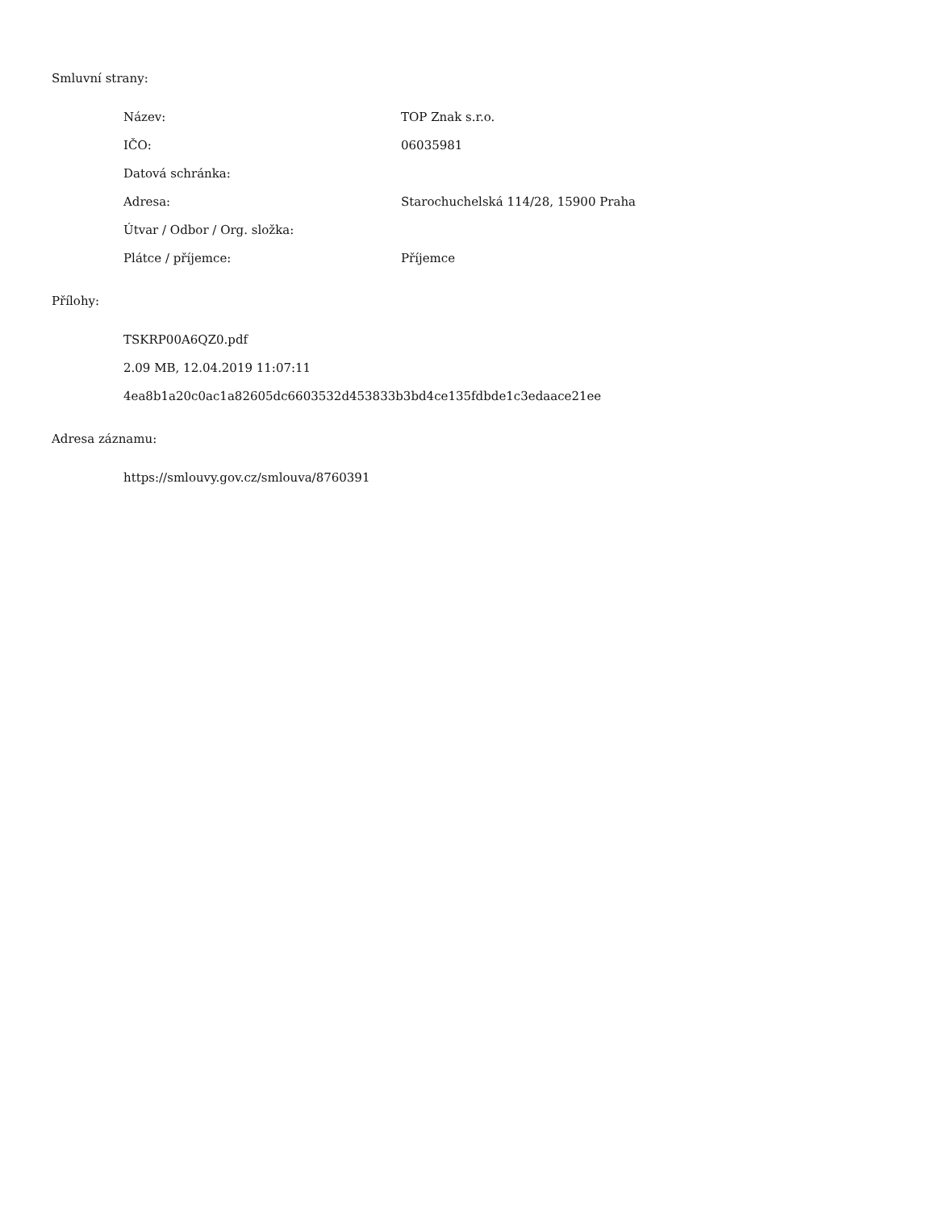Smluvní strany:
| Název: | TOP Znak s.r.o. |
| IČO: | 06035981 |
| Datová schránka: | |
| Adresa: | Starochuchelská 114/28, 15900 Praha |
| Útvar / Odbor / Org. složka: | |
| Plátce / příjemce: | Příjemce |
Přílohy:
TSKRP00A6QZ0.pdf
2.09 MB, 12.04.2019 11:07:11
4ea8b1a20c0ac1a82605dc6603532d453833b3bd4ce135fdbde1c3edaace21ee
Adresa záznamu:
https://smlouvy.gov.cz/smlouva/8760391